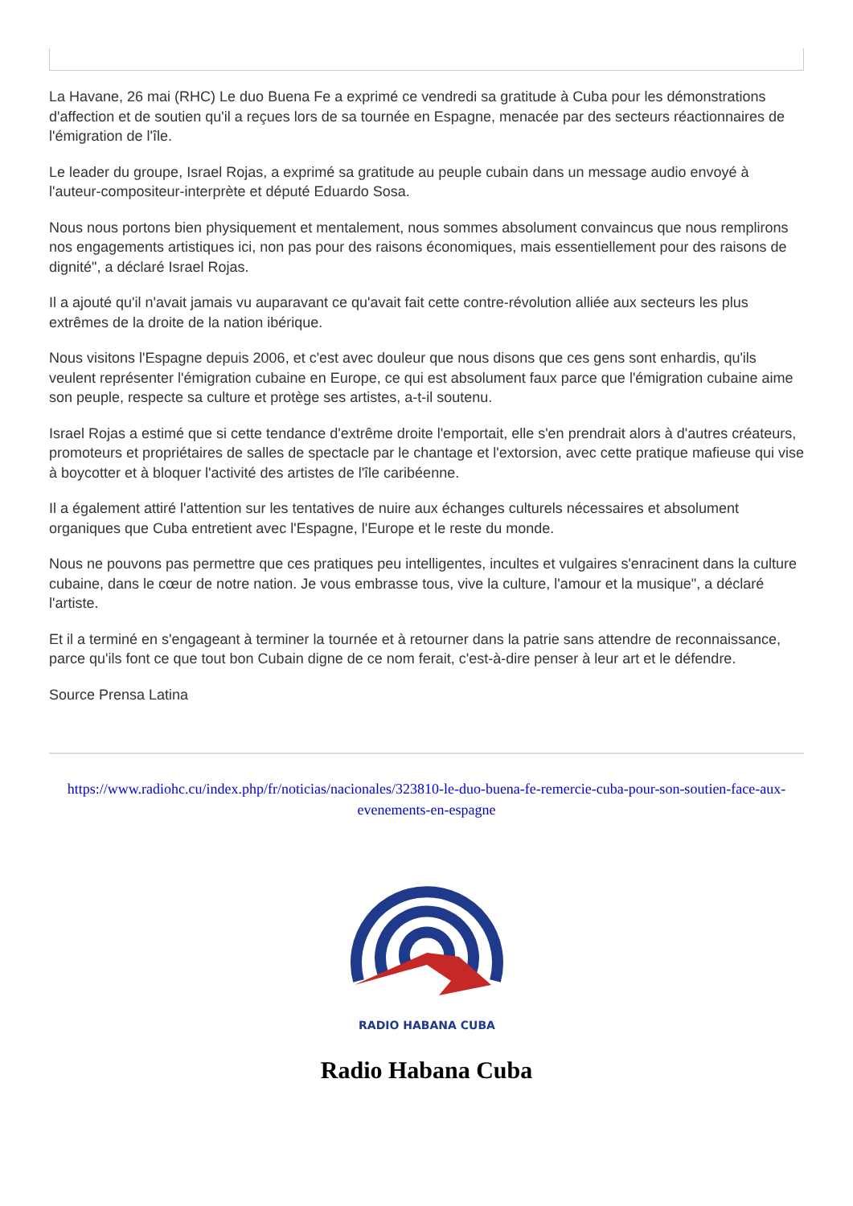La Havane, 26 mai (RHC) Le duo Buena Fe a exprimé ce vendredi sa gratitude à Cuba pour les démonstrations d'affection et de soutien qu'il a reçues lors de sa tournée en Espagne, menacée par des secteurs réactionnaires de l'émigration de l'île.
Le leader du groupe, Israel Rojas, a exprimé sa gratitude au peuple cubain dans un message audio envoyé à l'auteur-compositeur-interprète et député Eduardo Sosa.
Nous nous portons bien physiquement et mentalement, nous sommes absolument convaincus que nous remplirons nos engagements artistiques ici, non pas pour des raisons économiques, mais essentiellement pour des raisons de dignité", a déclaré Israel Rojas.
Il a ajouté qu'il n'avait jamais vu auparavant ce qu'avait fait cette contre-révolution alliée aux secteurs les plus extrêmes de la droite de la nation ibérique.
Nous visitons l'Espagne depuis 2006, et c'est avec douleur que nous disons que ces gens sont enhardis, qu'ils veulent représenter l'émigration cubaine en Europe, ce qui est absolument faux parce que l'émigration cubaine aime son peuple, respecte sa culture et protège ses artistes, a-t-il soutenu.
Israel Rojas a estimé que si cette tendance d'extrême droite l'emportait, elle s'en prendrait alors à d'autres créateurs, promoteurs et propriétaires de salles de spectacle par le chantage et l'extorsion, avec cette pratique mafieuse qui vise à boycotter et à bloquer l'activité des artistes de l'île caribéenne.
Il a également attiré l'attention sur les tentatives de nuire aux échanges culturels nécessaires et absolument organiques que Cuba entretient avec l'Espagne, l'Europe et le reste du monde.
Nous ne pouvons pas permettre que ces pratiques peu intelligentes, incultes et vulgaires s'enracinent dans la culture cubaine, dans le cœur de notre nation. Je vous embrasse tous, vive la culture, l'amour et la musique", a déclaré l'artiste.
Et il a terminé en s'engageant à terminer la tournée et à retourner dans la patrie sans attendre de reconnaissance, parce qu'ils font ce que tout bon Cubain digne de ce nom ferait, c'est-à-dire penser à leur art et le défendre.
Source Prensa Latina
https://www.radiohc.cu/index.php/fr/noticias/nacionales/323810-le-duo-buena-fe-remercie-cuba-pour-son-soutien-face-aux-evenements-en-espagne
RADIO HABANA CUBA
Radio Habana Cuba